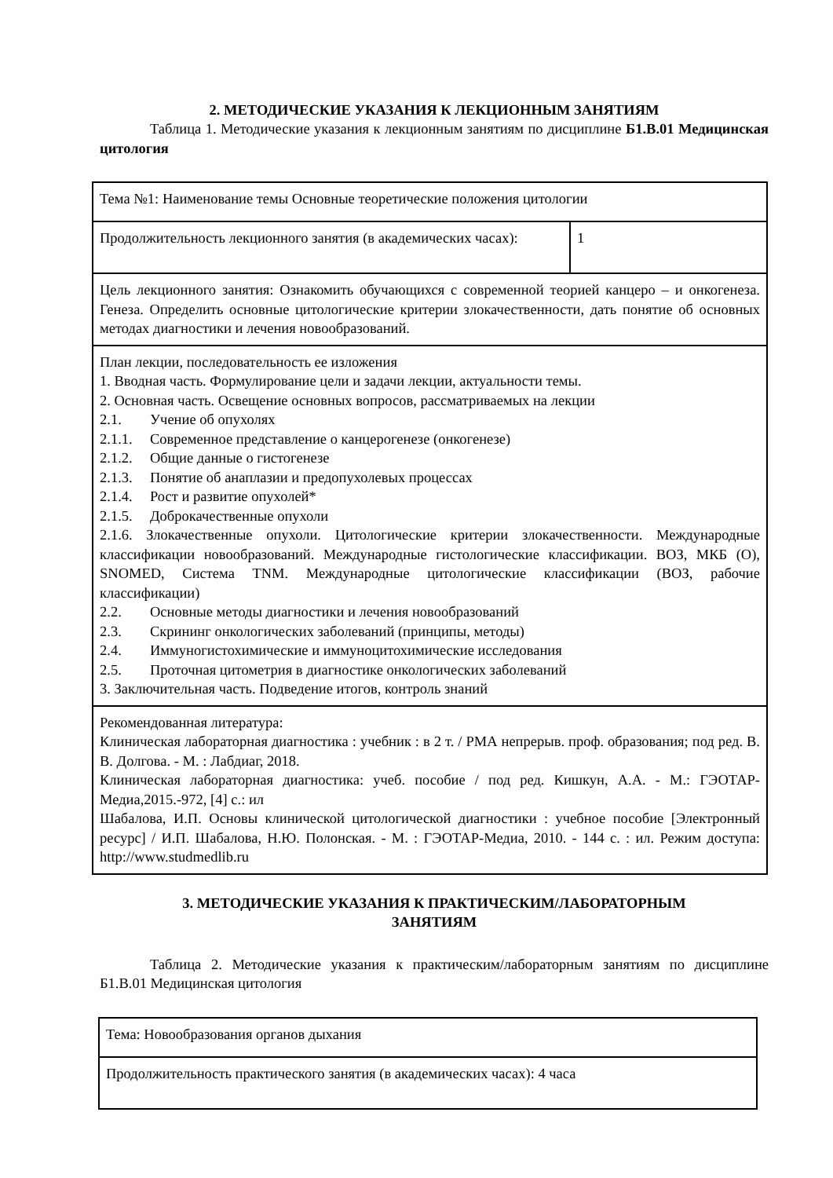2. МЕТОДИЧЕСКИЕ УКАЗАНИЯ К ЛЕКЦИОННЫМ ЗАНЯТИЯМ
Таблица 1. Методические указания к лекционным занятиям по дисциплине Б1.В.01 Медицинская цитология
| Тема №1: Наименование темы Основные теоретические положения цитологии | |
| Продолжительность лекционного занятия (в академических часах): | 1 |
| Цель лекционного занятия: Ознакомить обучающихся с современной теорией канцеро – и онкогенеза. Генеза. Определить основные цитологические критерии злокачественности, дать понятие об основных методах диагностики и лечения новообразований. | |
| План лекции, последовательность ее изложения 1. Вводная часть. Формулирование цели и задачи лекции, актуальности темы. 2. Основная часть. Освещение основных вопросов, рассматриваемых на лекции 2.1. Учение об опухолях 2.1.1. Современное представление о канцерогенезе (онкогенезе) 2.1.2. Общие данные о гистогенезе 2.1.3. Понятие об анаплазии и предопухолевых процессах 2.1.4. Рост и развитие опухолей* 2.1.5. Доброкачественные опухоли 2.1.6. Злокачественные опухоли. Цитологические критерии злокачественности. Международные классификации новообразований. Международные гистологические классификации. ВОЗ, МКБ (О), SNOMED, Система TNM. Международные цитологические классификации (ВОЗ, рабочие классификации) 2.2. Основные методы диагностики и лечения новообразований 2.3. Скрининг онкологических заболеваний (принципы, методы) 2.4. Иммуногистохимические и иммуноцитохимические исследования 2.5. Проточная цитометрия в диагностике онкологических заболеваний 3. Заключительная часть. Подведение итогов, контроль знаний | |
| Рекомендованная литература: Клиническая лабораторная диагностика : учебник : в 2 т. / РМА непрерыв. проф. образования; под ред. В. В. Долгова. - М. : Лабдиаг, 2018. Клиническая лабораторная диагностика: учеб. пособие / под ред. Кишкун, А.А. - М.: ГЭОТАР-Медиа,2015.-972, [4] с.: ил Шабалова, И.П. Основы клинической цитологической диагностики : учебное пособие [Электронный ресурс] / И.П. Шабалова, Н.Ю. Полонская. - М. : ГЭОТАР-Медиа, 2010. - 144 с. : ил. Режим доступа: http://www.studmedlib.ru | |
3. МЕТОДИЧЕСКИЕ УКАЗАНИЯ К ПРАКТИЧЕСКИМ/ЛАБОРАТОРНЫМ
ЗАНЯТИЯМ
Таблица 2. Методические указания к практическим/лабораторным занятиям по дисциплине Б1.В.01 Медицинская цитология
| Тема: Новообразования органов дыхания |
| Продолжительность практического занятия (в академических часах): 4 часа |